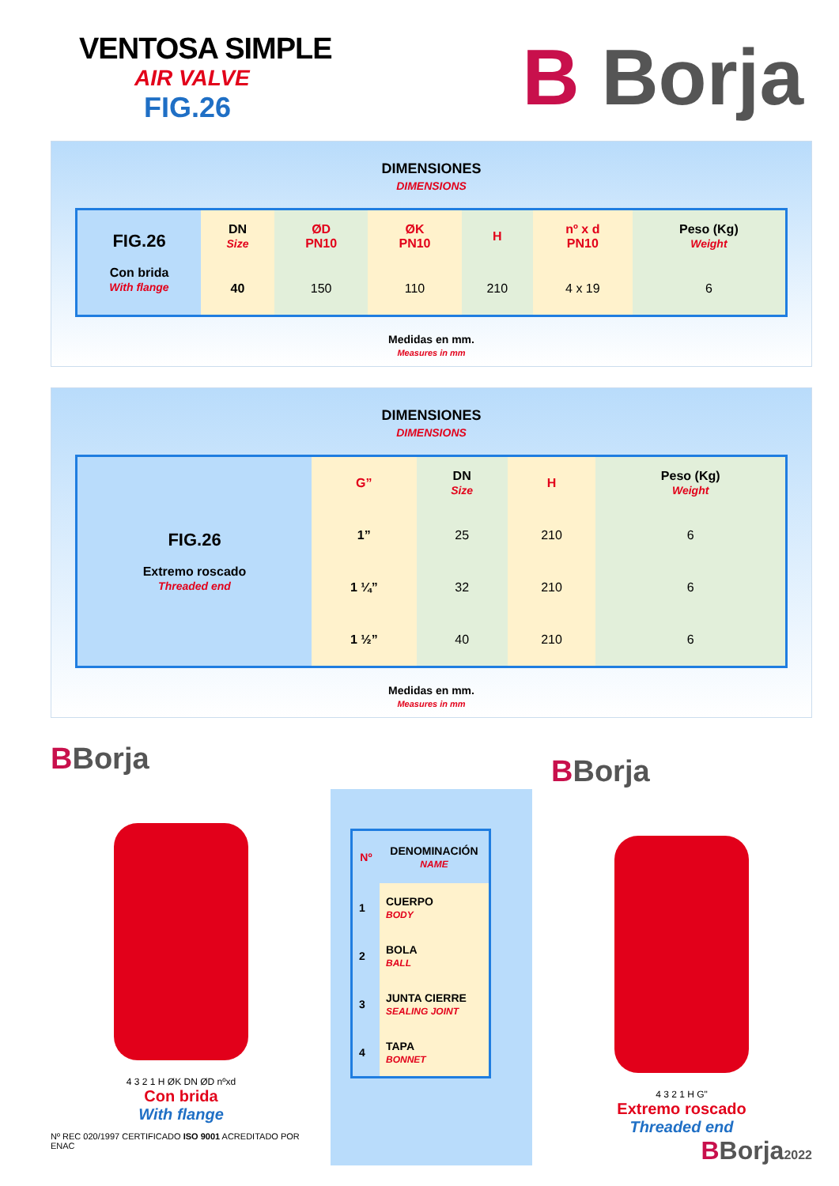VENTOSA SIMPLE
AIR VALVE
FIG.26
B Borja
DIMENSIONES
DIMENSIONS
| FIG.26 Con brida With flange | DN Size | ØD PN10 | ØK PN10 | H | nº x d PN10 | Peso (Kg) Weight |
| | 40 | 150 | 110 | 210 | 4 x 19 | 6 |
Medidas en mm.
Measures in mm
DIMENSIONES
DIMENSIONS
| FIG.26 Extremo roscado Threaded end | G” | DN Size | H | Peso (Kg) Weight |
| | 1” | 25 | 210 | 6 |
| | 1 ¼” | 32 | 210 | 6 |
| | 1 ½” | 40 | 210 | 6 |
Medidas en mm.
Measures in mm
BBorja
4 3 2 1 H ØK DN ØD nºxd
Con brida
With flange
Nº REC 020/1997 CERTIFICADO ISO 9001 ACREDITADO POR ENAC
| Nº | DENOMINACIÓN NAME |
| --- | --- |
| 1 | CUERPO BODY |
| 2 | BOLA BALL |
| 3 | JUNTA CIERRE SEALING JOINT |
| 4 | TAPA BONNET |
BBorja
4 3 2 1 H G"
Extremo roscado
Threaded end
BBorja2022